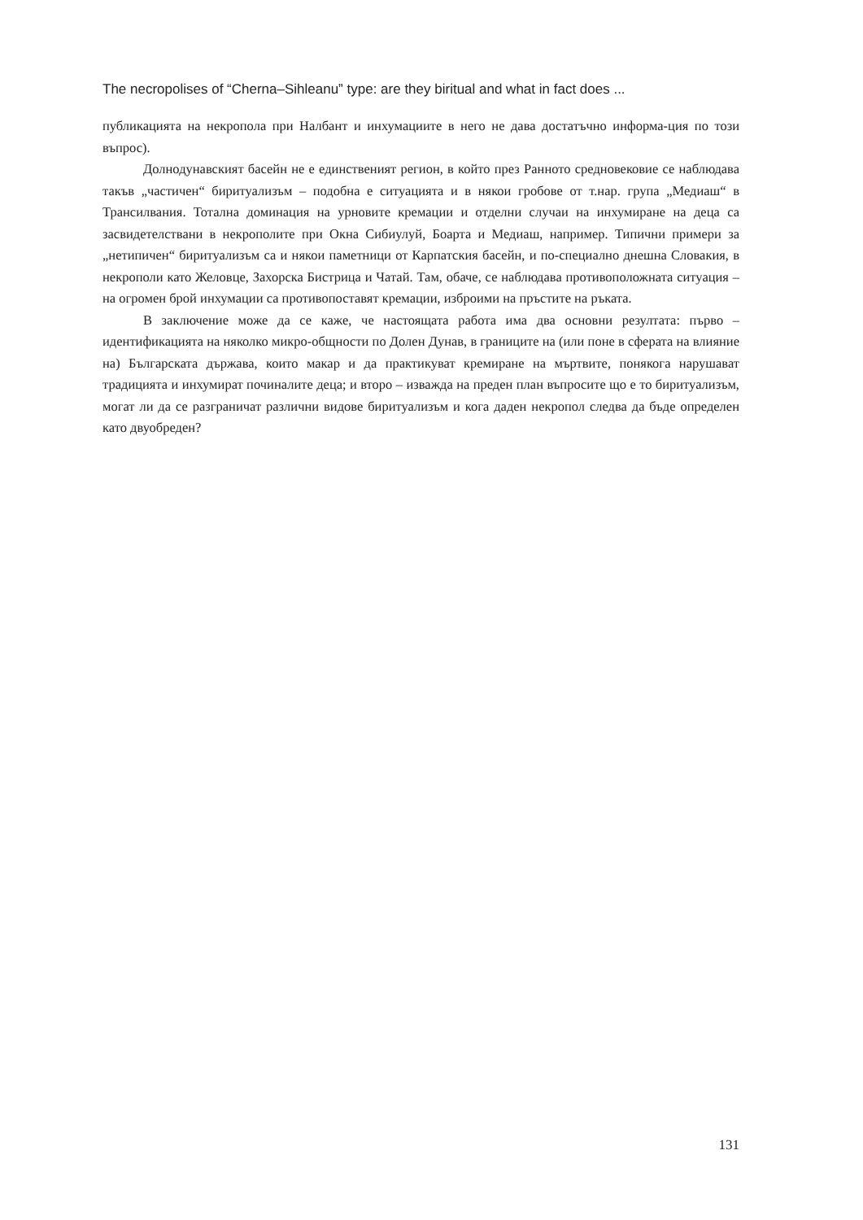The necropolises of “Cherna–Sihleanu” type: are they biritual and what in fact does ...
публикацията на некропола при Налбант и инхумациите в него не дава достатъчно информа-ция по този въпрос).
Долнодунавският басейн не е единственият регион, в който през Ранното средновековие се наблюдава такъв „частичен“ биритуализъм – подобна е ситуацията и в някои гробове от т.нар. група „Медиаш“ в Трансилвания. Тотална доминация на урновите кремации и отделни случаи на инхумиране на деца са засвидетелствани в некрополите при Окна Сибиулуй, Боарта и Медиаш, например. Типични примери за „нетипичен“ биритуализъм са и някои паметници от Карпатския басейн, и по-специално днешна Словакия, в некрополи като Желовце, Захорска Бистрица и Чатай. Там, обаче, се наблюдава противоположната ситуация – на огромен брой инхумации са противопоставят кремации, изброими на пръстите на ръката.
В заключение може да се каже, че настоящата работа има два основни резултата: първо – идентификацията на няколко микро-общности по Долен Дунав, в границите на (или поне в сферата на влияние на) Българската държава, които макар и да практикуват кремиране на мъртвите, понякога нарушават традицията и инхумират починалите деца; и второ – изважда на преден план въпросите що е то биритуализъм, могат ли да се разграничат различни видове биритуализъм и кога даден некропол следва да бъде определен като двуобреден?
131